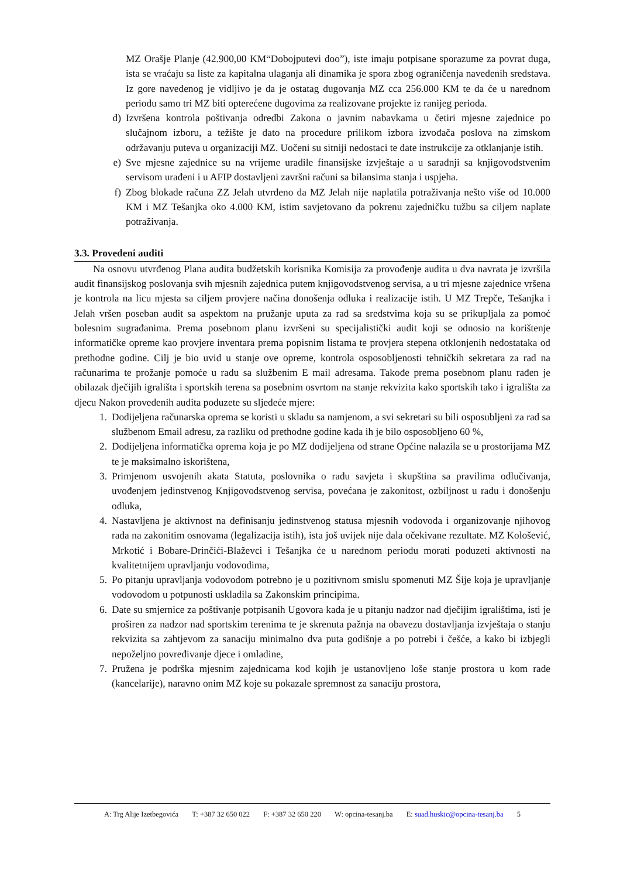MZ Orašje Planje (42.900,00 KM“Dobojputevi doo”), iste imaju potpisane sporazume za povrat duga, ista se vraćaju sa liste za kapitalna ulaganja ali dinamika je spora zbog ograničenja navedenih sredstava. Iz gore navedenog je vidljivo je da je ostatag dugovanja MZ cca 256.000 KM te da će u narednom periodu samo tri MZ biti opterećene dugovima za realizovane projekte iz ranijeg perioda.
d) Izvršena kontrola poštivanja odredbi Zakona o javnim nabavkama u četiri mjesne zajednice po slučajnom izboru, a težište je dato na procedure prilikom izbora izvođača poslova na zimskom održavanju puteva u organizaciji MZ. Uočeni su sitniji nedostaci te date instrukcije za otklanjanje istih.
e) Sve mjesne zajednice su na vrijeme uradile finansijske izvještaje a u saradnji sa knjigovodstvenim servisom urađeni i u AFIP dostavljeni završni računi sa bilansima stanja i uspjeha.
f) Zbog blokade računa ZZ Jelah utvrđeno da MZ Jelah nije naplatila potraživanja nešto više od 10.000 KM i MZ Tešanjka oko 4.000 KM, istim savjetovano da pokrenu zajedničku tužbu sa ciljem naplate potraživanja.
3.3. Provedeni auditi
Na osnovu utvrđenog Plana audita budžetskih korisnika Komisija za provođenje audita u dva navrata je izvršila audit finansijskog poslovanja svih mjesnih zajednica putem knjigovodstvenog servisa, a u tri mjesne zajednice vršena je kontrola na licu mjesta sa ciljem provjere načina donošenja odluka i realizacije istih. U MZ Trepče, Tešanjka i Jelah vršen poseban audit sa aspektom na pružanje uputa za rad sa sredstvima koja su se prikupljala za pomoć bolesnim sugrađanima. Prema posebnom planu izvršeni su specijalistički audit koji se odnosio na korištenje informatičke opreme kao provjere inventara prema popisnim listama te provjera stepena otklonjenih nedostataka od prethodne godine. Cilj je bio uvid u stanje ove opreme, kontrola osposobljenosti tehničkih sekretara za rad na računarima te prožanje pomoće u radu sa službenim E mail adresama. Takođe prema posebnom planu rađen je obilazak dječijih igrališta i sportskih terena sa posebnim osvrtom na stanje rekvizita kako sportskih tako i igrališta za djecu Nakon provedenih audita poduzete su sljedeće mjere:
1. Dodijeljena računarska oprema se koristi u skladu sa namjenom, a svi sekretari su bili osposubljeni za rad sa službenom Email adresu, za razliku od prethodne godine kada ih je bilo osposobljeno 60 %,
2. Dodijeljena informatička oprema koja je po MZ dodijeljena od strane Općine nalazila se u prostorijama MZ te je maksimalno iskorištena,
3. Primjenom usvojenih akata Statuta, poslovnika o radu savjeta i skupština sa pravilima odlučivanja, uvođenjem jedinstvenog Knjigovodstvenog servisa, povećana je zakonitost, ozbiljnost u radu i donošenju odluka,
4. Nastavljena je aktivnost na definisanju jedinstvenog statusa mjesnih vodovoda i organizovanje njihovog rada na zakonitim osnovama (legalizacija istih), ista još uvijek nije dala očekivane rezultate. MZ Kološević, Mrkotić i Bobare-Drinčići-Blaževci i Tešanjka će u narednom periodu morati poduzeti aktivnosti na kvalitetnijem upravljanju vodovodima,
5. Po pitanju upravljanja vodovodom potrebno je u pozitivnom smislu spomenuti MZ Šije koja je upravljanje vodovodom u potpunosti uskladila sa Zakonskim principima.
6. Date su smjernice za poštivanje potpisanih Ugovora kada je u pitanju nadzor nad dječijim igralištima, isti je proširen za nadzor nad sportskim terenima te je skrenuta pažnja na obavezu dostavljanja izvještaja o stanju rekvizita sa zahtjevom za sanaciju minimalno dva puta godišnje a po potrebi i češće, a kako bi izbjegli nepoželjno povređivanje djece i omladine,
7. Pružena je podrška mjesnim zajednicama kod kojih je ustanovljeno loše stanje prostora u kom rade (kancelarije), naravno onim MZ koje su pokazale spremnost za sanaciju prostora,
A: Trg Alije Izetbegovića T: +387 32 650 022 F: +387 32 650 220 W: opcina-tesanj.ba E: suad.huskic@opcina-tesanj.ba 5